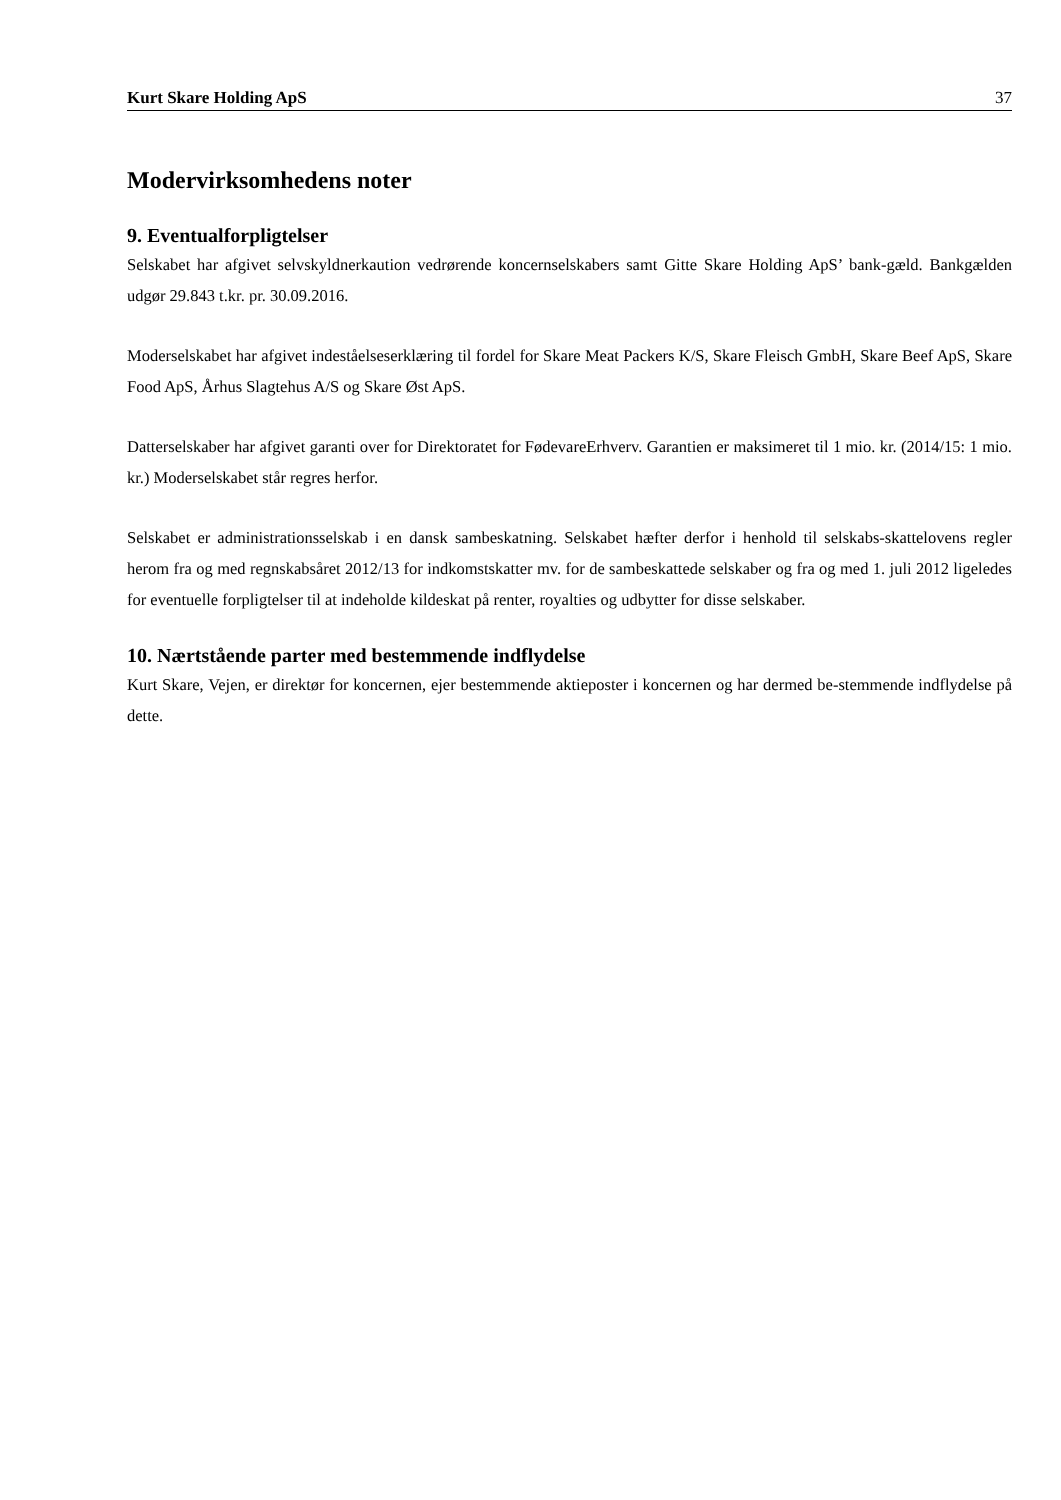Kurt Skare Holding ApS 37
Modervirksomhedens noter
9. Eventualforpligtelser
Selskabet har afgivet selvskyldnerkaution vedrørende koncernselskabers samt Gitte Skare Holding ApS’ bank-gæld. Bankgælden udgør 29.843 t.kr. pr. 30.09.2016.
Moderselskabet har afgivet indeståelseserklæring til fordel for Skare Meat Packers K/S, Skare Fleisch GmbH, Skare Beef ApS, Skare Food ApS, Århus Slagtehus A/S og Skare Øst ApS.
Datterselskaber har afgivet garanti over for Direktoratet for FødevareErhverv. Garantien er maksimeret til 1 mio. kr. (2014/15: 1 mio. kr.) Moderselskabet står regres herfor.
Selskabet er administrationsselskab i en dansk sambeskatning. Selskabet hæfter derfor i henhold til selskabs-skattelovens regler herom fra og med regnskabsåret 2012/13 for indkomstskatter mv. for de sambeskattede selskaber og fra og med 1. juli 2012 ligeledes for eventuelle forpligtelser til at indeholde kildeskat på renter, royalties og udbytter for disse selskaber.
10. Nærtstående parter med bestemmende indflydelse
Kurt Skare, Vejen, er direktør for koncernen, ejer bestemmende aktieposter i koncernen og har dermed be-stemmende indflydelse på dette.